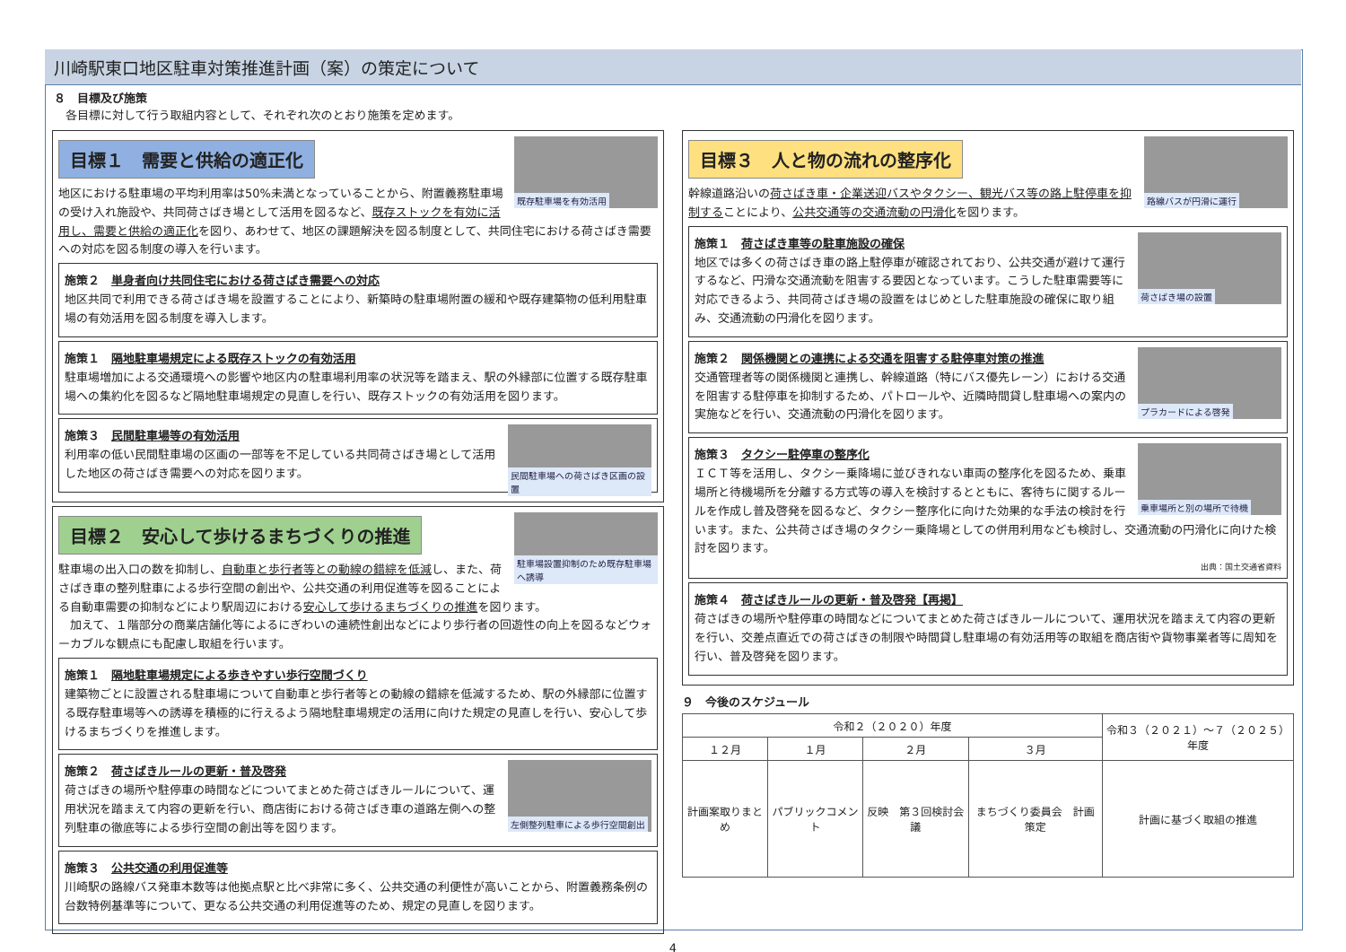川崎駅東口地区駐車対策推進計画（案）の策定について
８　目標及び施策
　各目標に対して行う取組内容として、それぞれ次のとおり施策を定めます。
目標１　需要と供給の適正化
既存駐車場を有効活用
地区における駐車場の平均利用率は50%未満となっていることから、附置義務駐車場の受け入れ施設や、共同荷さばき場として活用を図るなど、既存ストックを有効に活用し、需要と供給の適正化を図り、あわせて、地区の課題解決を図る制度として、共同住宅における荷さばき需要への対応を図る制度の導入を行います。
施策２　単身者向け共同住宅における荷さばき需要への対応
地区共同で利用できる荷さばき場を設置することにより、新築時の駐車場附置の緩和や既存建築物の低利用駐車場の有効活用を図る制度を導入します。
施策１　隔地駐車場規定による既存ストックの有効活用
駐車場増加による交通環境への影響や地区内の駐車場利用率の状況等を踏まえ、駅の外縁部に位置する既存駐車場への集約化を図るなど隔地駐車場規定の見直しを行い、既存ストックの有効活用を図ります。
民間駐車場への荷さばき区画の設置
施策３　民間駐車場等の有効活用
利用率の低い民間駐車場の区画の一部等を不足している共同荷さばき場として活用した地区の荷さばき需要への対応を図ります。
目標２　安心して歩けるまちづくりの推進
駐車場設置抑制のため既存駐車場へ誘導
駐車場の出入口の数を抑制し、自動車と歩行者等との動線の錯綜を低減し、また、荷さばき車の整列駐車による歩行空間の創出や、公共交通の利用促進等を図ることによる自動車需要の抑制などにより駅周辺における安心して歩けるまちづくりの推進を図ります。
　加えて、１階部分の商業店舗化等によるにぎわいの連続性創出などにより歩行者の回遊性の向上を図るなどウォーカブルな観点にも配慮し取組を行います。
施策１　隔地駐車場規定による歩きやすい歩行空間づくり
建築物ごとに設置される駐車場について自動車と歩行者等との動線の錯綜を低減するため、駅の外縁部に位置する既存駐車場等への誘導を積極的に行えるよう隔地駐車場規定の活用に向けた規定の見直しを行い、安心して歩けるまちづくりを推進します。
左側整列駐車による歩行空間創出
施策２　荷さばきルールの更新・普及啓発
荷さばきの場所や駐停車の時間などについてまとめた荷さばきルールについて、運用状況を踏まえて内容の更新を行い、商店街における荷さばき車の道路左側への整列駐車の徹底等による歩行空間の創出等を図ります。
施策３　公共交通の利用促進等
川崎駅の路線バス発車本数等は他拠点駅と比べ非常に多く、公共交通の利便性が高いことから、附置義務条例の台数特例基準等について、更なる公共交通の利用促進等のため、規定の見直しを図ります。
目標３　人と物の流れの整序化
路線バスが円滑に運行
幹線道路沿いの荷さばき車・企業送迎バスやタクシー、観光バス等の路上駐停車を抑制することにより、公共交通等の交通流動の円滑化を図ります。
荷さばき場の設置
施策１　荷さばき車等の駐車施設の確保
地区では多くの荷さばき車の路上駐停車が確認されており、公共交通が避けて運行するなど、円滑な交通流動を阻害する要因となっています。こうした駐車需要等に対応できるよう、共同荷さばき場の設置をはじめとした駐車施設の確保に取り組み、交通流動の円滑化を図ります。
プラカードによる啓発
施策２　関係機関との連携による交通を阻害する駐停車対策の推進
交通管理者等の関係機関と連携し、幹線道路（特にバス優先レーン）における交通を阻害する駐停車を抑制するため、パトロールや、近隣時間貸し駐車場への案内の実施などを行い、交通流動の円滑化を図ります。
乗車場所と別の場所で待機
施策３　タクシー駐停車の整序化
ＩＣＴ等を活用し、タクシー乗降場に並びきれない車両の整序化を図るため、乗車場所と待機場所を分離する方式等の導入を検討するとともに、客待ちに関するルールを作成し普及啓発を図るなど、タクシー整序化に向けた効果的な手法の検討を行います。また、公共荷さばき場のタクシー乗降場としての併用利用なども検討し、交通流動の円滑化に向けた検討を図ります。
出典：国土交通省資料
施策４　荷さばきルールの更新・普及啓発【再掲】
荷さばきの場所や駐停車の時間などについてまとめた荷さばきルールについて、運用状況を踏まえて内容の更新を行い、交差点直近での荷さばきの制限や時間貸し駐車場の有効活用等の取組を商店街や貨物事業者等に周知を行い、普及啓発を図ります。
９　今後のスケジュール
| 令和２（２０２０）年度 | | | | 令和３（２０２１）～７（２０２５）年度 |
| --- | --- | --- | --- | --- |
| １２月 | １月 | ２月 | ３月 | |
| 計画案取りまとめ | パブリックコメント | 反映 第３回検討会議 | まちづくり委員会 計画策定 | 計画に基づく取組の推進 |
4